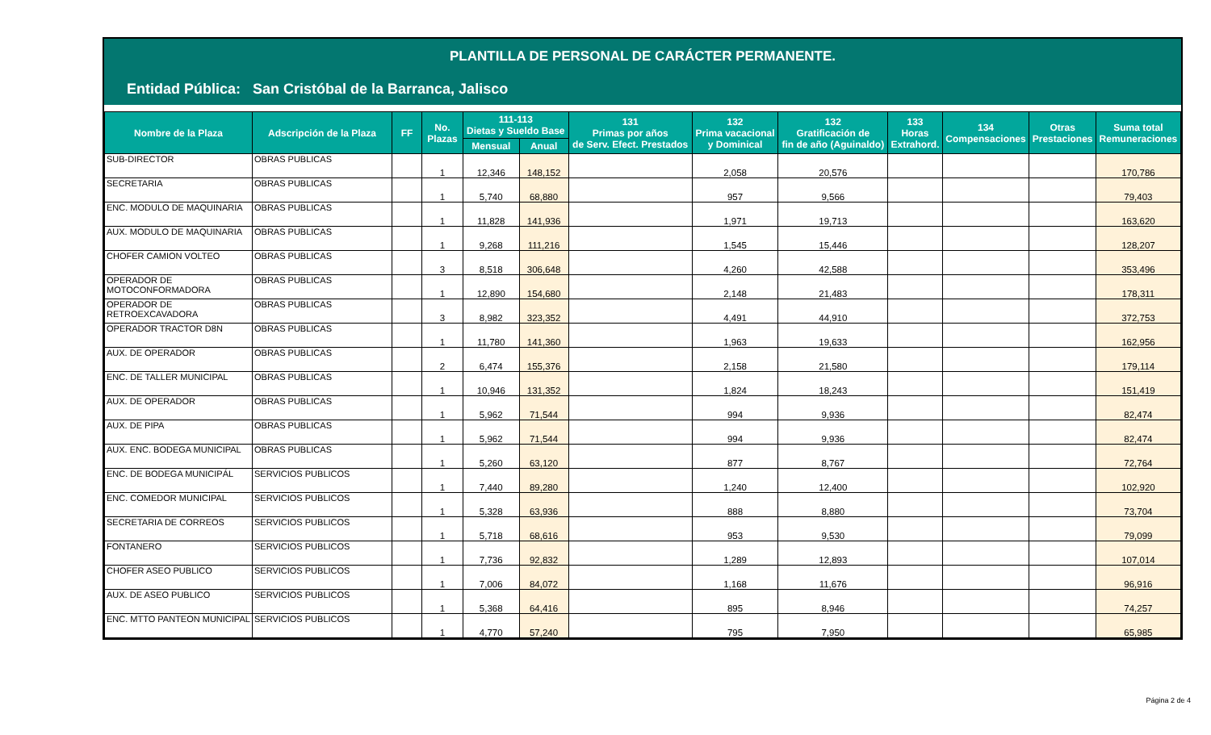PLANTILLA DE PERSONAL DE CARÁCTER PERMANENTE.
Entidad Pública: San Cristóbal de la Barranca, Jalisco
| Nombre de la Plaza | Adscripción de la Plaza | FF | No. Plazas | 111-113 Dietas y Sueldo Base | | 131 Primas por años de Serv. Efect. Prestados | 132 Prima vacacional y Dominical | 132 Gratificación de fin de año (Aguinaldo) | 133 Horas Extrahord. | 134 Compensaciones | Otras Prestaciones | Suma total Remuneraciones |
| --- | --- | --- | --- | --- | --- | --- | --- | --- | --- | --- | --- | --- |
| | | | | Mensual | Anual | | | | | | | |
| SUB-DIRECTOR | OBRAS PUBLICAS | | 1 | 12,346 | 148,152 | | 2,058 | 20,576 | | | | 170,786 |
| SECRETARIA | OBRAS PUBLICAS | | 1 | 5,740 | 68,880 | | 957 | 9,566 | | | | 79,403 |
| ENC. MODULO DE MAQUINARIA | OBRAS PUBLICAS | | 1 | 11,828 | 141,936 | | 1,971 | 19,713 | | | | 163,620 |
| AUX. MODULO DE MAQUINARIA | OBRAS PUBLICAS | | 1 | 9,268 | 111,216 | | 1,545 | 15,446 | | | | 128,207 |
| CHOFER CAMION VOLTEO | OBRAS PUBLICAS | | 3 | 8,518 | 306,648 | | 4,260 | 42,588 | | | | 353,496 |
| OPERADOR DE MOTOCONFORMADORA | OBRAS PUBLICAS | | 1 | 12,890 | 154,680 | | 2,148 | 21,483 | | | | 178,311 |
| OPERADOR DE RETROEXCAVADORA | OBRAS PUBLICAS | | 3 | 8,982 | 323,352 | | 4,491 | 44,910 | | | | 372,753 |
| OPERADOR TRACTOR D8N | OBRAS PUBLICAS | | 1 | 11,780 | 141,360 | | 1,963 | 19,633 | | | | 162,956 |
| AUX. DE OPERADOR | OBRAS PUBLICAS | | 2 | 6,474 | 155,376 | | 2,158 | 21,580 | | | | 179,114 |
| ENC. DE TALLER MUNICIPAL | OBRAS PUBLICAS | | 1 | 10,946 | 131,352 | | 1,824 | 18,243 | | | | 151,419 |
| AUX. DE OPERADOR | OBRAS PUBLICAS | | 1 | 5,962 | 71,544 | | 994 | 9,936 | | | | 82,474 |
| AUX. DE PIPA | OBRAS PUBLICAS | | 1 | 5,962 | 71,544 | | 994 | 9,936 | | | | 82,474 |
| AUX. ENC. BODEGA MUNICIPAL | OBRAS PUBLICAS | | 1 | 5,260 | 63,120 | | 877 | 8,767 | | | | 72,764 |
| ENC. DE BODEGA MUNICIPÁL | SERVICIOS PUBLICOS | | 1 | 7,440 | 89,280 | | 1,240 | 12,400 | | | | 102,920 |
| ENC. COMEDOR MUNICIPAL | SERVICIOS PUBLICOS | | 1 | 5,328 | 63,936 | | 888 | 8,880 | | | | 73,704 |
| SECRETARIA DE CORREOS | SERVICIOS PUBLICOS | | 1 | 5,718 | 68,616 | | 953 | 9,530 | | | | 79,099 |
| FONTANERO | SERVICIOS PUBLICOS | | 1 | 7,736 | 92,832 | | 1,289 | 12,893 | | | | 107,014 |
| CHOFER ASEO PUBLICO | SERVICIOS PUBLICOS | | 1 | 7,006 | 84,072 | | 1,168 | 11,676 | | | | 96,916 |
| AUX. DE ASEO PUBLICO | SERVICIOS PUBLICOS | | 1 | 5,368 | 64,416 | | 895 | 8,946 | | | | 74,257 |
| ENC. MTTO PANTEON MUNICIPAL | SERVICIOS PUBLICOS | | 1 | 4,770 | 57,240 | | 795 | 7,950 | | | | 65,985 |
Página 2 de 4